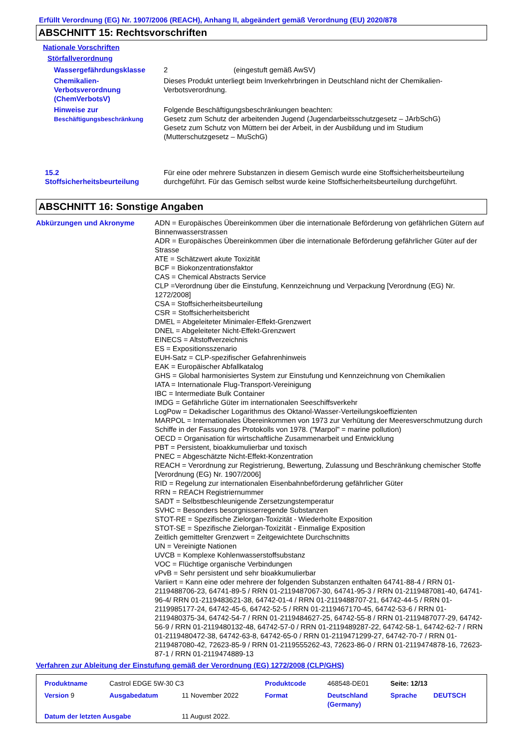Erfüllt Verordnung (EG) Nr. 1907/2006 (REACH), Anhang II, abgeändert gemäß Verordnung (EU) 2020/878
ABSCHNITT 15: Rechtsvorschriften
Nationale Vorschriften
Störfallverordnung
| Wassergefährdungsklasse | 2 | (eingestuft gemäß AwSV) |
| Chemikalien- Verbotsverordnung (ChemVerbotsV) | Dieses Produkt unterliegt beim Inverkehrbringen in Deutschland nicht der Chemikalien-Verbotsverordnung. | |
| Hinweise zur Beschäftigungsbeschränkung | Folgende Beschäftigungsbeschränkungen beachten: Gesetz zum Schutz der arbeitenden Jugend (Jugendarbeitsschutzgesetz – JArbSchG) Gesetz zum Schutz von Müttern bei der Arbeit, in der Ausbildung und im Studium (Mutterschutzgesetz – MuSchG) | |
| 15.2 Stoffsicherheitsbeurteilung | Für eine oder mehrere Substanzen in diesem Gemisch wurde eine Stoffsicherheitsbeurteilung durchgeführt. Für das Gemisch selbst wurde keine Stoffsicherheitsbeurteilung durchgeführt. |
ABSCHNITT 16: Sonstige Angaben
| Abkürzungen und Akronyme | ADN = Europäisches Übereinkommen über die internationale Beförderung von gefährlichen Gütern auf Binnenwasserstrassen ADR = Europäisches Übereinkommen über die internationale Beförderung gefährlicher Güter auf der Strasse ATE = Schätzwert akute Toxizität BCF = Biokonzentrationsfaktor CAS = Chemical Abstracts Service CLP =Verordnung über die Einstufung, Kennzeichnung und Verpackung [Verordnung (EG) Nr. 1272/2008] CSA = Stoffsicherheitsbeurteilung CSR = Stoffsicherheitsbericht DMEL = Abgeleiteter Minimaler-Effekt-Grenzwert DNEL = Abgeleiteter Nicht-Effekt-Grenzwert EINECS = Altstoffverzeichnis ES = Expositionsszenario EUH-Satz = CLP-spezifischer Gefahrenhinweis EAK = Europäischer Abfallkatalog GHS = Global harmonisiertes System zur Einstufung und Kennzeichnung von Chemikalien IATA = Internationale Flug-Transport-Vereinigung IBC = Intermediate Bulk Container IMDG = Gefährliche Güter im internationalen Seeschiffsverkehr LogPow = Dekadischer Logarithmus des Oktanol-Wasser-Verteilungskoeffizienten MARPOL = Internationales Übereinkommen von 1973 zur Verhütung der Meeresverschmutzung durch Schiffe in der Fassung des Protokolls von 1978. ("Marpol" = marine pollution) OECD = Organisation für wirtschaftliche Zusammenarbeit und Entwicklung PBT = Persistent, bioakkumulierbar und toxisch PNEC = Abgeschätzte Nicht-Effekt-Konzentration REACH = Verordnung zur Registrierung, Bewertung, Zulassung und Beschränkung chemischer Stoffe [Verordnung (EG) Nr. 1907/2006] RID = Regelung zur internationalen Eisenbahnbeförderung gefährlicher Güter RRN = REACH Registriernummer SADT = Selbstbeschleunigende Zersetzungstemperatur SVHC = Besonders besorgnisserregende Substanzen STOT-RE = Spezifische Zielorgan-Toxizität - Wiederholte Exposition STOT-SE = Spezifische Zielorgan-Toxizität - Einmalige Exposition Zeitlich gemittelter Grenzwert = Zeitgewichtete Durchschnitts UN = Vereinigte Nationen UVCB = Komplexe Kohlenwasserstoffsubstanz VOC = Flüchtige organische Verbindungen vPvB = Sehr persistent und sehr bioakkumulierbar Variiert = Kann eine oder mehrere der folgenden Substanzen enthalten 64741-88-4 / RRN 01-2119488706-23, 64741-89-5 / RRN 01-2119487067-30, 64741-95-3 / RRN 01-2119487081-40, 64741-96-4/ RRN 01-2119483621-38, 64742-01-4 / RRN 01-2119488707-21, 64742-44-5 / RRN 01-2119985177-24, 64742-45-6, 64742-52-5 / RRN 01-2119467170-45, 64742-53-6 / RRN 01-2119480375-34, 64742-54-7 / RRN 01-2119484627-25, 64742-55-8 / RRN 01-2119487077-29, 64742-56-9 / RRN 01-2119480132-48, 64742-57-0 / RRN 01-2119489287-22, 64742-58-1, 64742-62-7 / RRN 01-2119480472-38, 64742-63-8, 64742-65-0 / RRN 01-2119471299-27, 64742-70-7 / RRN 01-2119487080-42, 72623-85-9 / RRN 01-2119555262-43, 72623-86-0 / RRN 01-2119474878-16, 72623-87-1 / RRN 01-2119474889-13 |
Verfahren zur Ableitung der Einstufung gemäß der Verordnung (EG) 1272/2008 (CLP/GHS)
| Produktname | Castrol EDGE 5W-30 C3 | | Produktcode | 468548-DE01 | Seite: 12/13 | |
| Version 9 | Ausgabedatum | 11 November 2022 | Format | Deutschland (Germany) | Sprache | DEUTSCH |
| Datum der letzten Ausgabe | | 11 August 2022. | | | | |